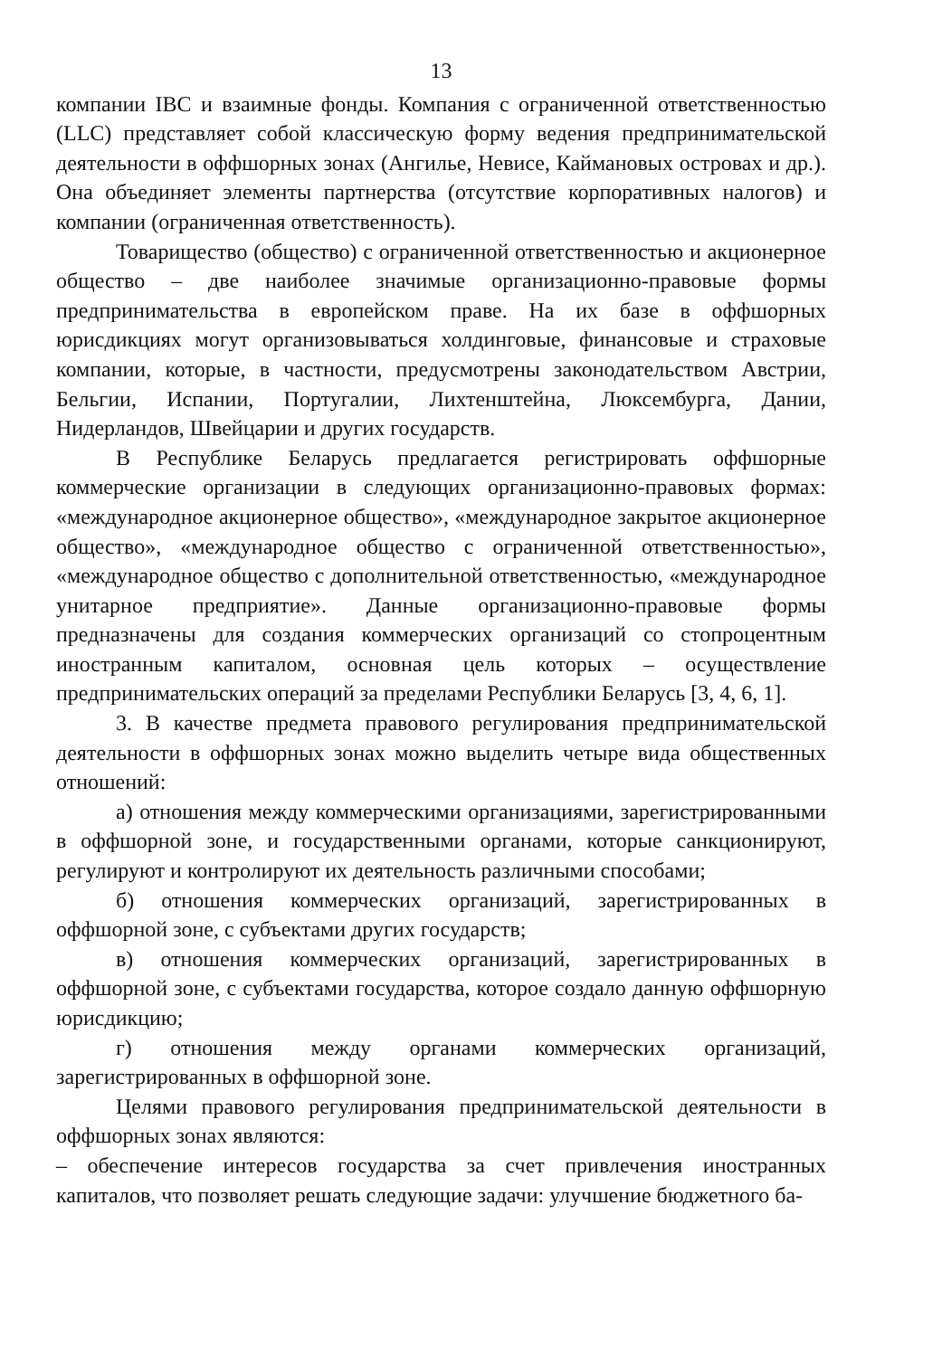13
компании IBC и взаимные фонды. Компания с ограниченной ответственностью (LLC) представляет собой классическую форму ведения предпринимательской деятельности в оффшорных зонах (Ангилье, Невисе, Каймановых островах и др.). Она объединяет элементы партнерства (отсутствие корпоративных налогов) и компании (ограниченная ответственность).
Товарищество (общество) с ограниченной ответственностью и акционерное общество – две наиболее значимые организационно-правовые формы предпринимательства в европейском праве. На их базе в оффшорных юрисдикциях могут организовываться холдинговые, финансовые и страховые компании, которые, в частности, предусмотрены законодательством Австрии, Бельгии, Испании, Португалии, Лихтенштейна, Люксембурга, Дании, Нидерландов, Швейцарии и других государств.
В Республике Беларусь предлагается регистрировать оффшорные коммерческие организации в следующих организационно-правовых формах: «международное акционерное общество», «международное закрытое акционерное общество», «международное общество с ограниченной ответственностью», «международное общество с дополнительной ответственностью, «международное унитарное предприятие». Данные организационно-правовые формы предназначены для создания коммерческих организаций со стопроцентным иностранным капиталом, основная цель которых – осуществление предпринимательских операций за пределами Республики Беларусь [3, 4, 6, 1].
3. В качестве предмета правового регулирования предпринимательской деятельности в оффшорных зонах можно выделить четыре вида общественных отношений:
а) отношения между коммерческими организациями, зарегистрированными в оффшорной зоне, и государственными органами, которые санкционируют, регулируют и контролируют их деятельность различными способами;
б) отношения коммерческих организаций, зарегистрированных в оффшорной зоне, с субъектами других государств;
в) отношения коммерческих организаций, зарегистрированных в оффшорной зоне, с субъектами государства, которое создало данную оффшорную юрисдикцию;
г) отношения между органами коммерческих организаций, зарегистрированных в оффшорной зоне.
Целями правового регулирования предпринимательской деятельности в оффшорных зонах являются:
– обеспечение интересов государства за счет привлечения иностранных капиталов, что позволяет решать следующие задачи: улучшение бюджетного ба-